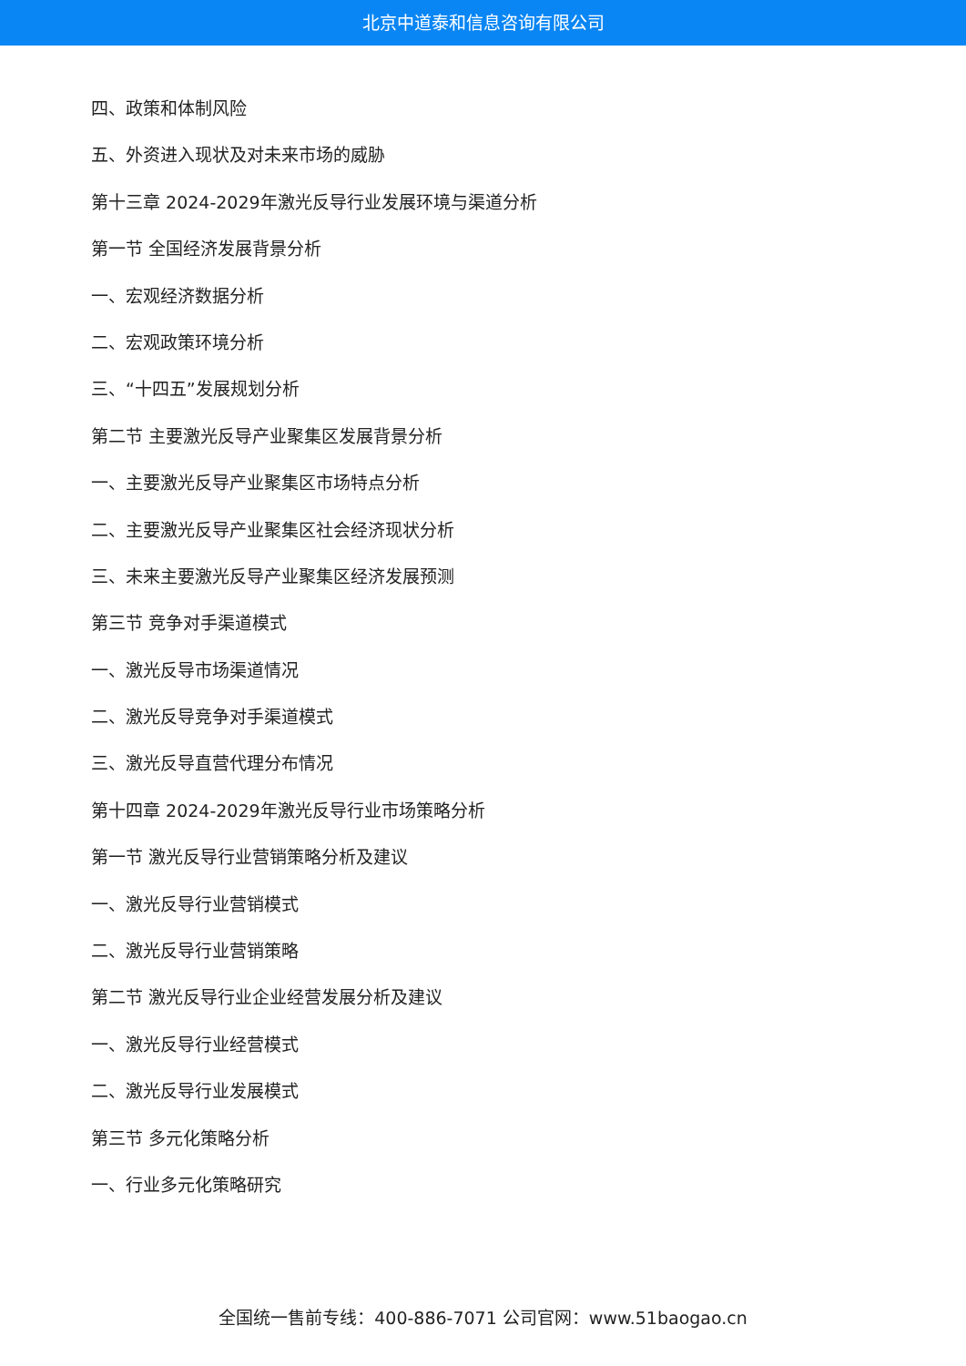北京中道泰和信息咨询有限公司
四、政策和体制风险
五、外资进入现状及对未来市场的威胁
第十三章 2024-2029年激光反导行业发展环境与渠道分析
第一节 全国经济发展背景分析
一、宏观经济数据分析
二、宏观政策环境分析
三、“十四五”发展规划分析
第二节 主要激光反导产业聚集区发展背景分析
一、主要激光反导产业聚集区市场特点分析
二、主要激光反导产业聚集区社会经济现状分析
三、未来主要激光反导产业聚集区经济发展预测
第三节 竞争对手渠道模式
一、激光反导市场渠道情况
二、激光反导竞争对手渠道模式
三、激光反导直营代理分布情况
第十四章 2024-2029年激光反导行业市场策略分析
第一节 激光反导行业营销策略分析及建议
一、激光反导行业营销模式
二、激光反导行业营销策略
第二节 激光反导行业企业经营发展分析及建议
一、激光反导行业经营模式
二、激光反导行业发展模式
第三节 多元化策略分析
一、行业多元化策略研究
全国统一售前专线：400-886-7071 公司官网：www.51baogao.cn